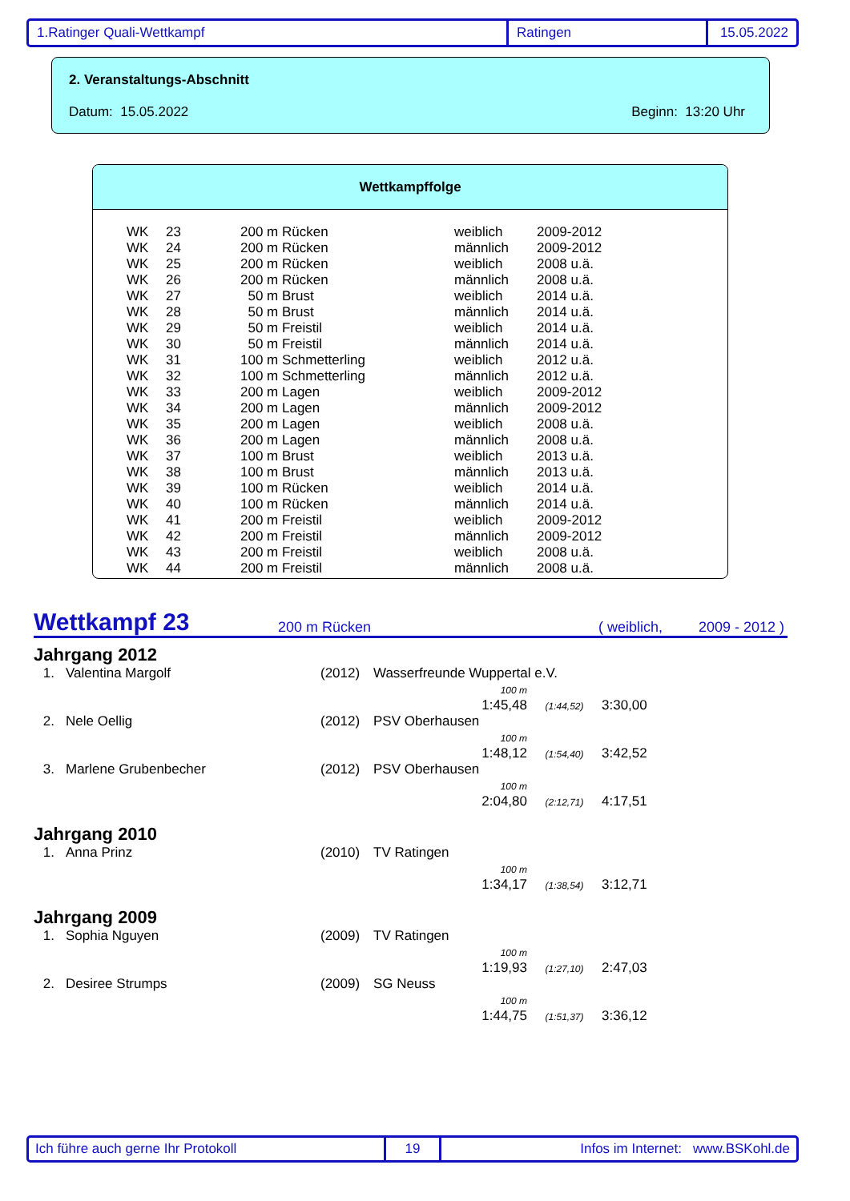1.Ratinger Quali-Wettkampf Ratingen 15.05.2022
2. Veranstaltungs-Abschnitt
Datum: 15.05.2022 Beginn: 13:20 Uhr
Wettkampffolge
| WK | 23 | 200 m Rücken | weiblich | 2009-2012 |
| WK | 24 | 200 m Rücken | männlich | 2009-2012 |
| WK | 25 | 200 m Rücken | weiblich | 2008 u.ä. |
| WK | 26 | 200 m Rücken | männlich | 2008 u.ä. |
| WK | 27 | 50 m Brust | weiblich | 2014 u.ä. |
| WK | 28 | 50 m Brust | männlich | 2014 u.ä. |
| WK | 29 | 50 m Freistil | weiblich | 2014 u.ä. |
| WK | 30 | 50 m Freistil | männlich | 2014 u.ä. |
| WK | 31 | 100 m Schmetterling | weiblich | 2012 u.ä. |
| WK | 32 | 100 m Schmetterling | männlich | 2012 u.ä. |
| WK | 33 | 200 m Lagen | weiblich | 2009-2012 |
| WK | 34 | 200 m Lagen | männlich | 2009-2012 |
| WK | 35 | 200 m Lagen | weiblich | 2008 u.ä. |
| WK | 36 | 200 m Lagen | männlich | 2008 u.ä. |
| WK | 37 | 100 m Brust | weiblich | 2013 u.ä. |
| WK | 38 | 100 m Brust | männlich | 2013 u.ä. |
| WK | 39 | 100 m Rücken | weiblich | 2014 u.ä. |
| WK | 40 | 100 m Rücken | männlich | 2014 u.ä. |
| WK | 41 | 200 m Freistil | weiblich | 2009-2012 |
| WK | 42 | 200 m Freistil | männlich | 2009-2012 |
| WK | 43 | 200 m Freistil | weiblich | 2008 u.ä. |
| WK | 44 | 200 m Freistil | männlich | 2008 u.ä. |
Wettkampf 23 200 m Rücken ( weiblich, 2009 - 2012 )
Jahrgang 2012
| 1. | Valentina Margolf | (2012) | Wasserfreunde Wuppertal e.V. | | |
| | | | 100 m 1:45,48 | (1:44,52) | 3:30,00 |
| 2. | Nele Oellig | (2012) | PSV Oberhausen | | |
| | | | 100 m 1:48,12 | (1:54,40) | 3:42,52 |
| 3. | Marlene Grubenbecher | (2012) | PSV Oberhausen | | |
| | | | 100 m 2:04,80 | (2:12,71) | 4:17,51 |
Jahrgang 2010
| 1. | Anna Prinz | (2010) | TV Ratingen | | |
| | | | 100 m 1:34,17 | (1:38,54) | 3:12,71 |
Jahrgang 2009
| 1. | Sophia Nguyen | (2009) | TV Ratingen | | |
| | | | 100 m 1:19,93 | (1:27,10) | 2:47,03 |
| 2. | Desiree Strumps | (2009) | SG Neuss | | |
| | | | 100 m 1:44,75 | (1:51,37) | 3:36,12 |
Ich führe auch gerne Ihr Protokoll 19 Infos im Internet: www.BSKohl.de